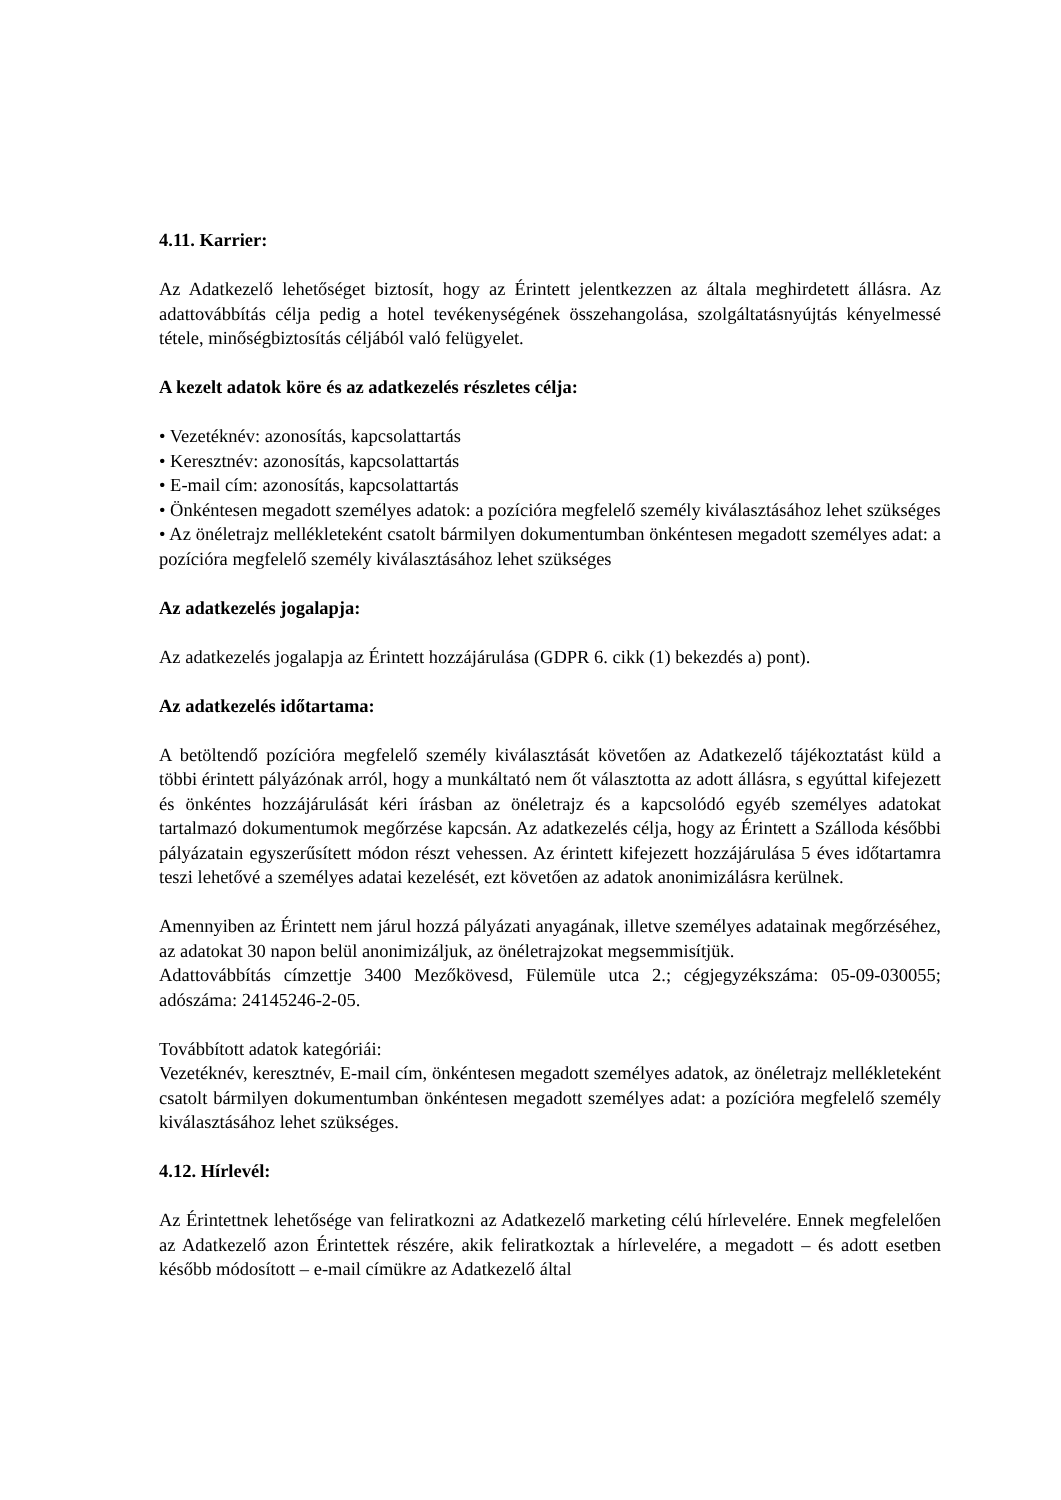4.11. Karrier:
Az Adatkezelő lehetőséget biztosít, hogy az Érintett jelentkezzen az általa meghirdetett állásra. Az adattovábbítás célja pedig a hotel tevékenységének összehangolása, szolgáltatásnyújtás kényelmessé tétele, minőségbiztosítás céljából való felügyelet.
A kezelt adatok köre és az adatkezelés részletes célja:
• Vezetéknév: azonosítás, kapcsolattartás
• Keresztnév: azonosítás, kapcsolattartás
• E-mail cím: azonosítás, kapcsolattartás
• Önkéntesen megadott személyes adatok: a pozícióra megfelelő személy kiválasztásához lehet szükséges
• Az önéletrajz mellékleteként csatolt bármilyen dokumentumban önkéntesen megadott személyes adat: a pozícióra megfelelő személy kiválasztásához lehet szükséges
Az adatkezelés jogalapja:
Az adatkezelés jogalapja az Érintett hozzájárulása (GDPR 6. cikk (1) bekezdés a) pont).
Az adatkezelés időtartama:
A betöltendő pozícióra megfelelő személy kiválasztását követően az Adatkezelő tájékoztatást küld a többi érintett pályázónak arról, hogy a munkáltató nem őt választotta az adott állásra, s egyúttal kifejezett és önkéntes hozzájárulását kéri írásban az önéletrajz és a kapcsolódó egyéb személyes adatokat tartalmazó dokumentumok megőrzése kapcsán. Az adatkezelés célja, hogy az Érintett a Szálloda későbbi pályázatain egyszerűsített módon részt vehessen. Az érintett kifejezett hozzájárulása 5 éves időtartamra teszi lehetővé a személyes adatai kezelését, ezt követően az adatok anonimizálásra kerülnek.
Amennyiben az Érintett nem járul hozzá pályázati anyagának, illetve személyes adatainak megőrzéséhez, az adatokat 30 napon belül anonimizáljuk, az önéletrajzokat megsemmisítjük.
Adattovábbítás címzettje 3400 Mezőkövesd, Fülemüle utca 2.; cégjegyzékszáma: 05-09-030055; adószáma: 24145246-2-05.
Továbbított adatok kategóriái:
Vezetéknév, keresztnév, E-mail cím, önkéntesen megadott személyes adatok, az önéletrajz mellékleteként csatolt bármilyen dokumentumban önkéntesen megadott személyes adat: a pozícióra megfelelő személy kiválasztásához lehet szükséges.
4.12. Hírlevél:
Az Érintettnek lehetősége van feliratkozni az Adatkezelő marketing célú hírlevelére. Ennek megfelelően az Adatkezelő azon Érintettek részére, akik feliratkoztak a hírlevelére, a megadott – és adott esetben később módosított – e-mail címükre az Adatkezelő által